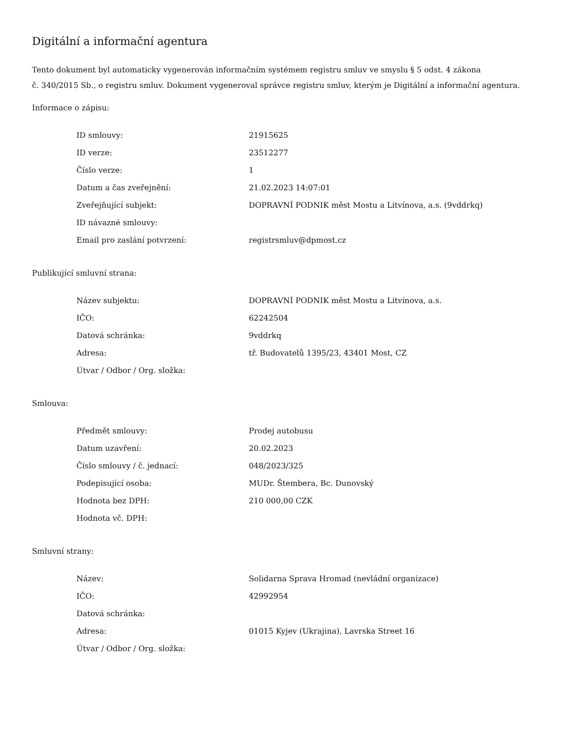Digitální a informační agentura
Tento dokument byl automaticky vygenerován informačním systémem registru smluv ve smyslu § 5 odst. 4 zákona
č. 340/2015 Sb., o registru smluv. Dokument vygeneroval správce registru smluv, kterým je Digitální a informační agentura.
Informace o zápisu:
| ID smlouvy: | 21915625 |
| ID verze: | 23512277 |
| Číslo verze: | 1 |
| Datum a čas zveřejnění: | 21.02.2023 14:07:01 |
| Zveřejňující subjekt: | DOPRAVNÍ PODNIK měst Mostu a Litvínova, a.s. (9vddrkq) |
| ID návazné smlouvy: | |
| Email pro zaslání potvrzení: | registrsmluv@dpmost.cz |
Publikující smluvní strana:
| Název subjektu: | DOPRAVNÍ PODNIK měst Mostu a Litvínova, a.s. |
| IČO: | 62242504 |
| Datová schránka: | 9vddrkq |
| Adresa: | tř. Budovatelů 1395/23, 43401 Most, CZ |
| Útvar / Odbor / Org. složka: | |
Smlouva:
| Předmět smlouvy: | Prodej autobusu |
| Datum uzavření: | 20.02.2023 |
| Číslo smlouvy / č. jednací: | 048/2023/325 |
| Podepisující osoba: | MUDr. Štembera, Bc. Dunovský |
| Hodnota bez DPH: | 210 000,00 CZK |
| Hodnota vč. DPH: | |
Smluvní strany:
| Název: | Solidarna Sprava Hromad (nevládní organizace) |
| IČO: | 42992954 |
| Datová schránka: | |
| Adresa: | 01015 Kyjev (Ukrajina), Lavrska Street 16 |
| Útvar / Odbor / Org. složka: | |